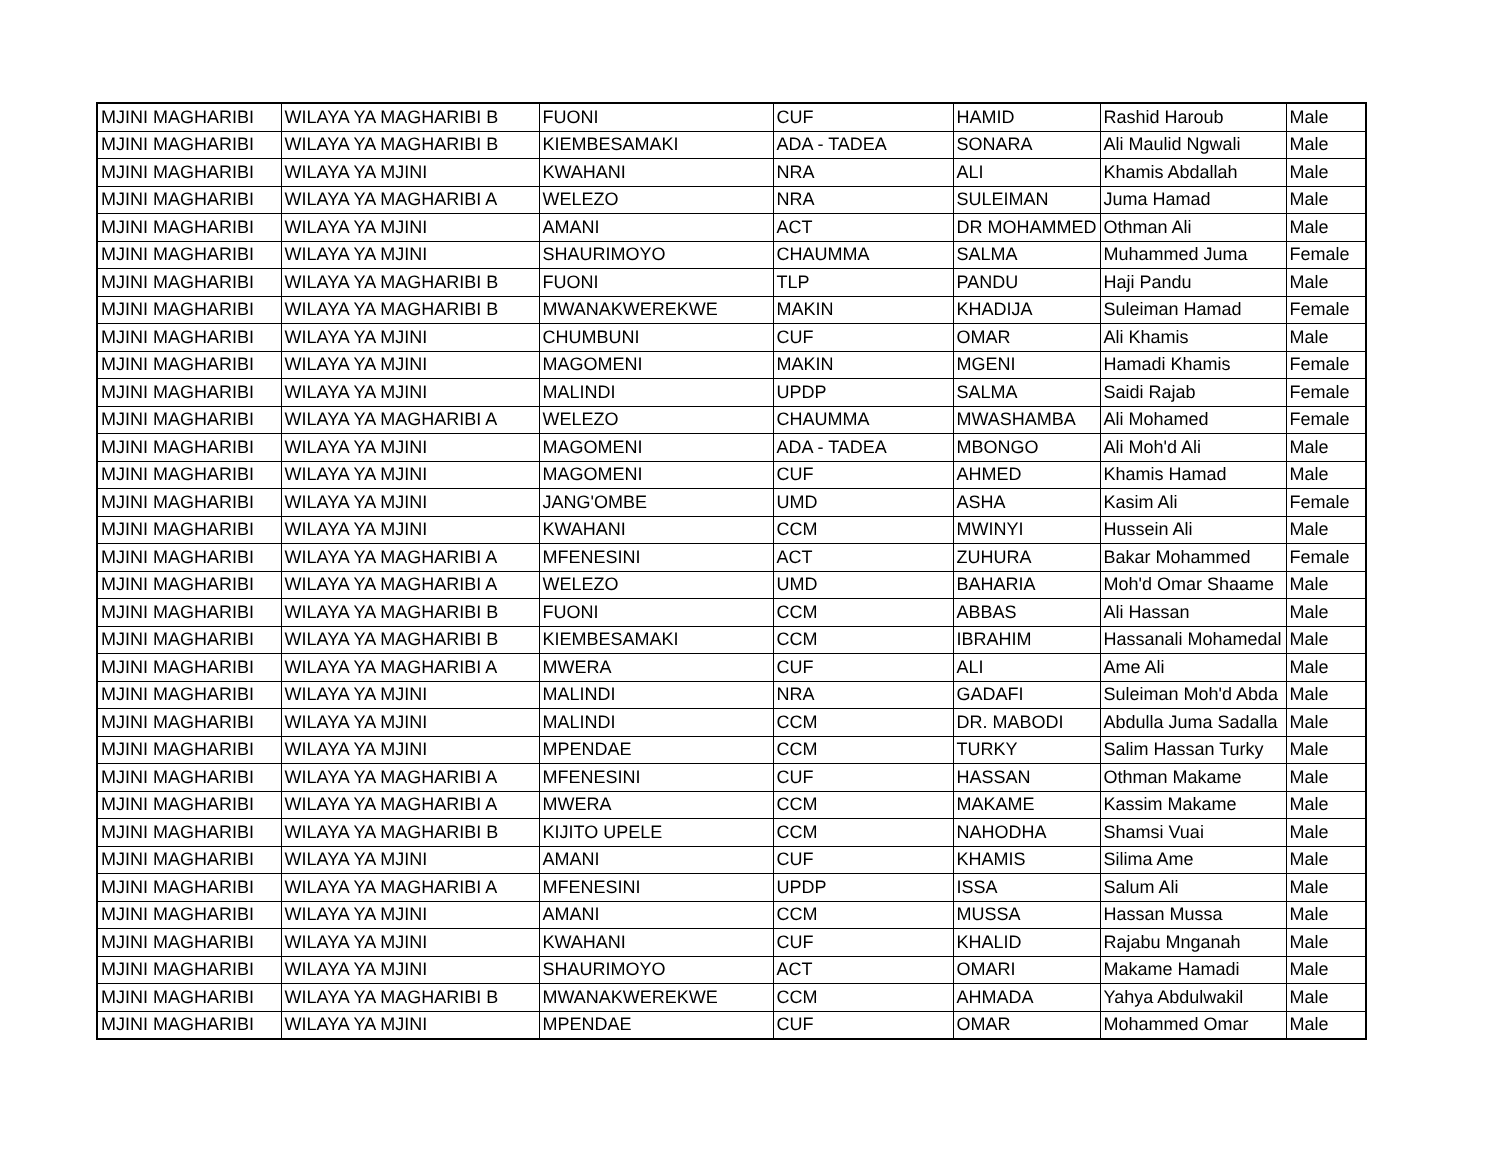| MJINI MAGHARIBI | WILAYA YA MAGHARIBI B | FUONI | CUF | HAMID | Rashid Haroub | Male |
| MJINI MAGHARIBI | WILAYA YA MAGHARIBI B | KIEMBESAMAKI | ADA - TADEA | SONARA | Ali Maulid Ngwali | Male |
| MJINI MAGHARIBI | WILAYA YA MJINI | KWAHANI | NRA | ALI | Khamis Abdallah | Male |
| MJINI MAGHARIBI | WILAYA YA MAGHARIBI A | WELEZO | NRA | SULEIMAN | Juma Hamad | Male |
| MJINI MAGHARIBI | WILAYA YA MJINI | AMANI | ACT | DR MOHAMMED | Othman Ali | Male |
| MJINI MAGHARIBI | WILAYA YA MJINI | SHAURIMOYO | CHAUMMA | SALMA | Muhammed Juma | Female |
| MJINI MAGHARIBI | WILAYA YA MAGHARIBI B | FUONI | TLP | PANDU | Haji Pandu | Male |
| MJINI MAGHARIBI | WILAYA YA MAGHARIBI B | MWANAKWEREKWE | MAKIN | KHADIJA | Suleiman Hamad | Female |
| MJINI MAGHARIBI | WILAYA YA MJINI | CHUMBUNI | CUF | OMAR | Ali Khamis | Male |
| MJINI MAGHARIBI | WILAYA YA MJINI | MAGOMENI | MAKIN | MGENI | Hamadi Khamis | Female |
| MJINI MAGHARIBI | WILAYA YA MJINI | MALINDI | UPDP | SALMA | Saidi Rajab | Female |
| MJINI MAGHARIBI | WILAYA YA MAGHARIBI A | WELEZO | CHAUMMA | MWASHAMBA | Ali Mohamed | Female |
| MJINI MAGHARIBI | WILAYA YA MJINI | MAGOMENI | ADA - TADEA | MBONGO | Ali Moh'd Ali | Male |
| MJINI MAGHARIBI | WILAYA YA MJINI | MAGOMENI | CUF | AHMED | Khamis Hamad | Male |
| MJINI MAGHARIBI | WILAYA YA MJINI | JANG'OMBE | UMD | ASHA | Kasim Ali | Female |
| MJINI MAGHARIBI | WILAYA YA MJINI | KWAHANI | CCM | MWINYI | Hussein Ali | Male |
| MJINI MAGHARIBI | WILAYA YA MAGHARIBI A | MFENESINI | ACT | ZUHURA | Bakar Mohammed | Female |
| MJINI MAGHARIBI | WILAYA YA MAGHARIBI A | WELEZO | UMD | BAHARIA | Moh'd Omar Shaame | Male |
| MJINI MAGHARIBI | WILAYA YA MAGHARIBI B | FUONI | CCM | ABBAS | Ali Hassan | Male |
| MJINI MAGHARIBI | WILAYA YA MAGHARIBI B | KIEMBESAMAKI | CCM | IBRAHIM | Hassanali Mohamedal | Male |
| MJINI MAGHARIBI | WILAYA YA MAGHARIBI A | MWERA | CUF | ALI | Ame Ali | Male |
| MJINI MAGHARIBI | WILAYA YA MJINI | MALINDI | NRA | GADAFI | Suleiman Moh'd Abda | Male |
| MJINI MAGHARIBI | WILAYA YA MJINI | MALINDI | CCM | DR. MABODI | Abdulla Juma Sadalla | Male |
| MJINI MAGHARIBI | WILAYA YA MJINI | MPENDAE | CCM | TURKY | Salim Hassan Turky | Male |
| MJINI MAGHARIBI | WILAYA YA MAGHARIBI A | MFENESINI | CUF | HASSAN | Othman Makame | Male |
| MJINI MAGHARIBI | WILAYA YA MAGHARIBI A | MWERA | CCM | MAKAME | Kassim Makame | Male |
| MJINI MAGHARIBI | WILAYA YA MAGHARIBI B | KIJITO UPELE | CCM | NAHODHA | Shamsi Vuai | Male |
| MJINI MAGHARIBI | WILAYA YA MJINI | AMANI | CUF | KHAMIS | Silima Ame | Male |
| MJINI MAGHARIBI | WILAYA YA MAGHARIBI A | MFENESINI | UPDP | ISSA | Salum Ali | Male |
| MJINI MAGHARIBI | WILAYA YA MJINI | AMANI | CCM | MUSSA | Hassan Mussa | Male |
| MJINI MAGHARIBI | WILAYA YA MJINI | KWAHANI | CUF | KHALID | Rajabu Mnganah | Male |
| MJINI MAGHARIBI | WILAYA YA MJINI | SHAURIMOYO | ACT | OMARI | Makame Hamadi | Male |
| MJINI MAGHARIBI | WILAYA YA MAGHARIBI B | MWANAKWEREKWE | CCM | AHMADA | Yahya Abdulwakil | Male |
| MJINI MAGHARIBI | WILAYA YA MJINI | MPENDAE | CUF | OMAR | Mohammed Omar | Male |